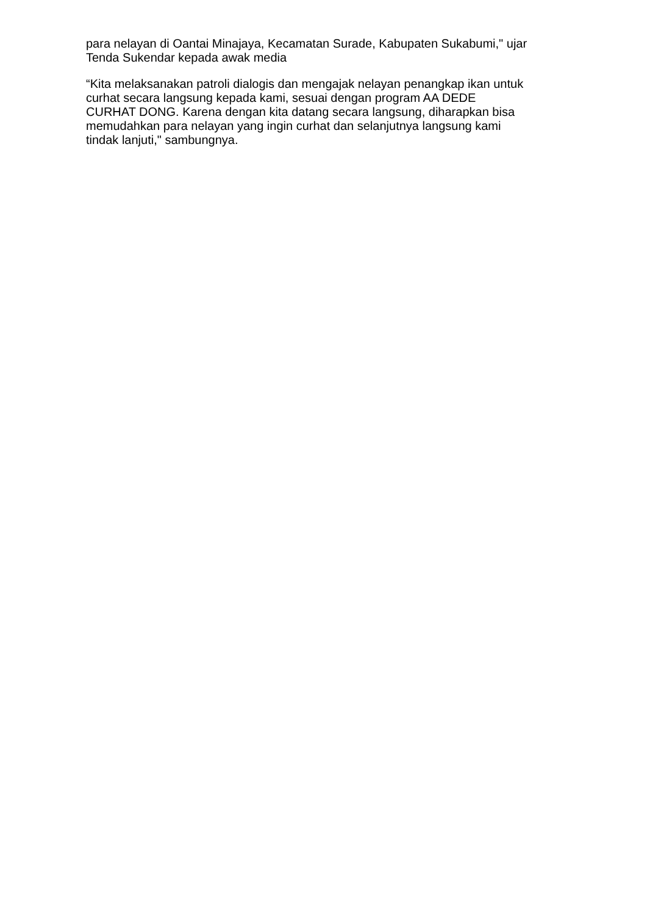para nelayan di Oantai Minajaya, Kecamatan Surade, Kabupaten Sukabumi," ujar Tenda Sukendar kepada awak media
“Kita melaksanakan patroli dialogis dan mengajak nelayan penangkap ikan untuk curhat secara langsung kepada kami, sesuai dengan program AA DEDE CURHAT DONG. Karena dengan kita datang secara langsung, diharapkan bisa memudahkan para nelayan yang ingin curhat dan selanjutnya langsung kami tindak lanjuti," sambungnya.